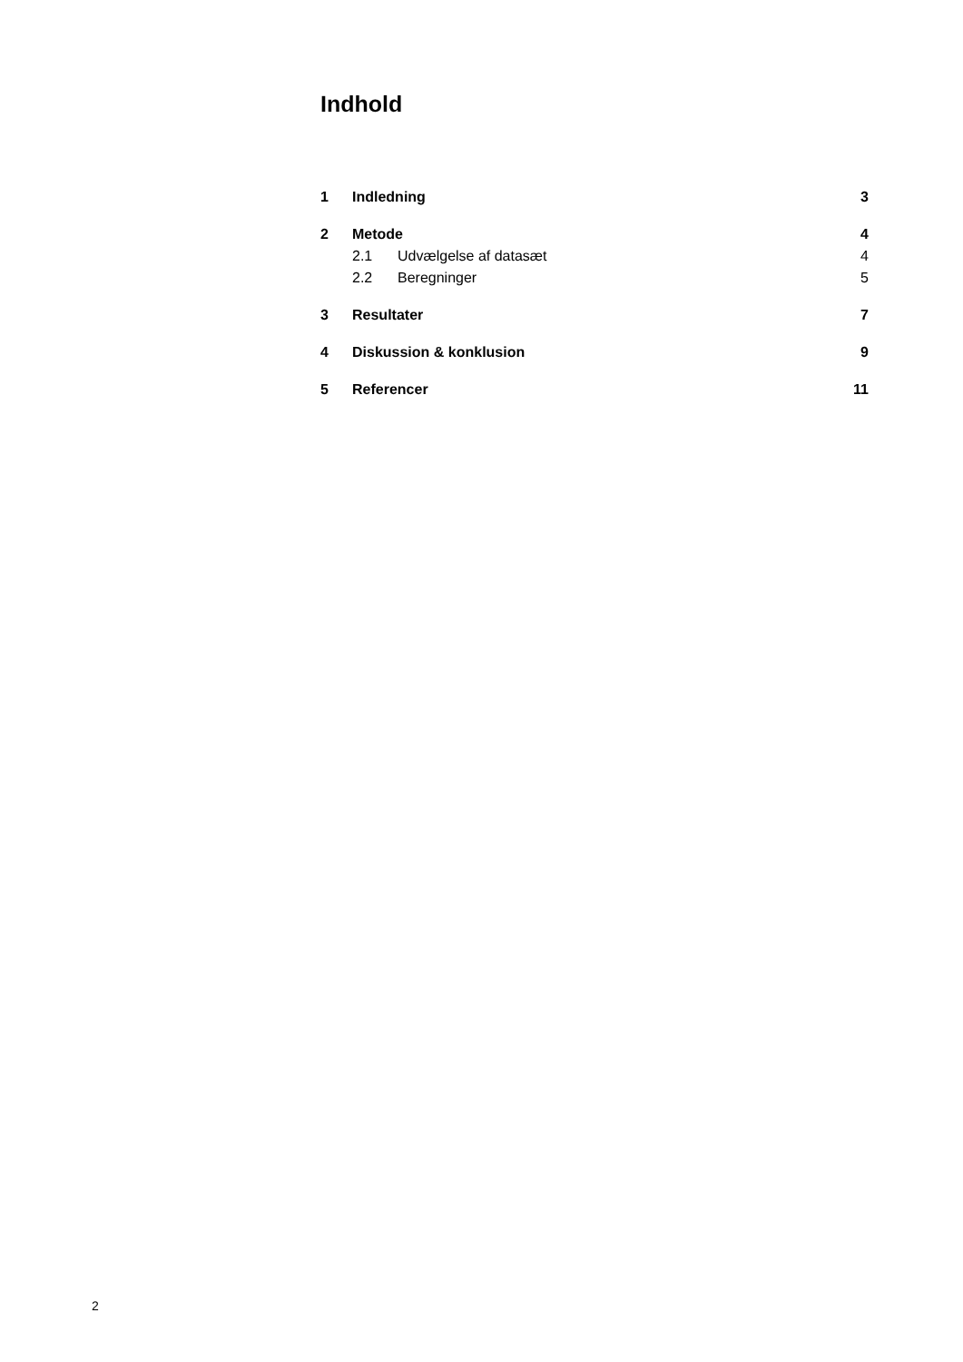Indhold
1 Indledning 3
2 Metode 4
2.1 Udvælgelse af datasæt 4
2.2 Beregninger 5
3 Resultater 7
4 Diskussion & konklusion 9
5 Referencer 11
2